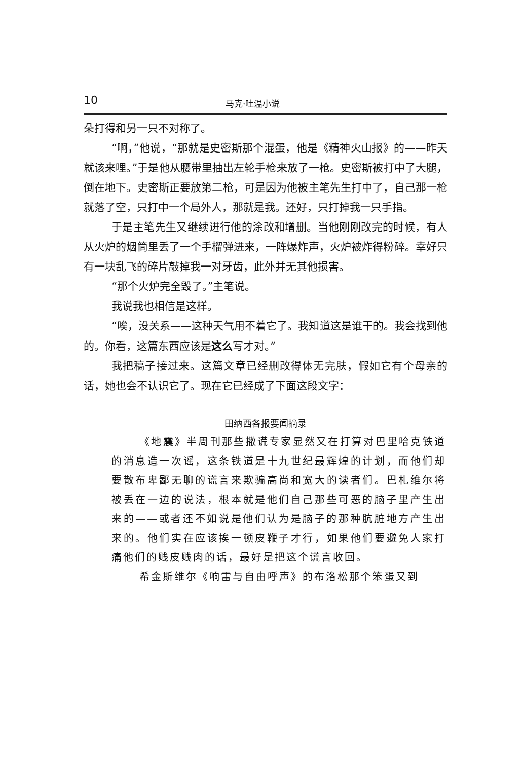10 马克·吐温小说
朵打得和另一只不对称了。
“啊，”他说，“那就是史密斯那个混蛋，他是《精神火山报》的——昨天就该来哩。”于是他从腰带里抽出左轮手枪来放了一枪。史密斯被打中了大腿，倒在地下。史密斯正要放第二枪，可是因为他被主笔先生打中了，自己那一枪就落了空，只打中一个局外人，那就是我。还好，只打掉我一只手指。
于是主笔先生又继续进行他的涂改和增删。当他刚刚改完的时候，有人从火炉的烟筒里丢了一个手榴弹进来，一阵爆炸声，火炉被炸得粉碎。幸好只有一块乱飞的碎片敲掉我一对牙齿，此外并无其他损害。
“那个火炉完全毁了。”主笔说。
我说我也相信是这样。
“唉，没关系——这种天气用不着它了。我知道这是谁干的。我会找到他的。你看，这篇东西应该是这么写才对。”
我把稿子接过来。这篇文章已经删改得体无完肤，假如它有个母亲的话，她也会不认识它了。现在它已经成了下面这段文字：
田纳西各报要闻摘录
《地震》半周刊那些撒谎专家显然又在打算对巴里哈克铁道的消息造一次谣，这条铁道是十九世纪最辉煌的计划，而他们却要散布卑鄙无聊的谎言来欺骗高尚和宽大的读者们。巴札维尔将被丢在一边的说法，根本就是他们自己那些可恶的脑子里产生出来的——或者还不如说是他们认为是脑子的那种肮脏地方产生出来的。他们实在应该挨一顿皮鞭子才行，如果他们要避免人家打痛他们的贱皮贱肉的话，最好是把这个谎言收回。
希金斯维尔《响雷与自由呼声》的布洛松那个笨蛋又到